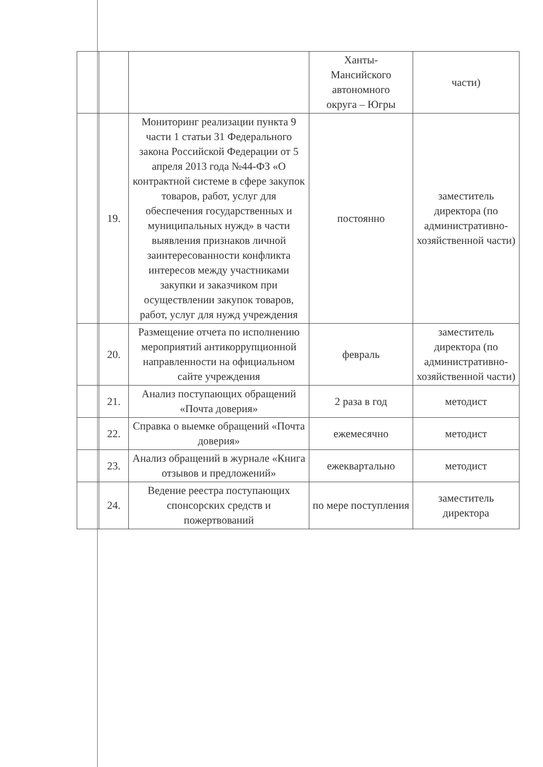| | | | Ханты- Мансийского автономного округа – Югры | части) |
| | 19. | Мониторинг реализации пункта 9 части 1 статьи 31 Федерального закона Российской Федерации от 5 апреля 2013 года №44-ФЗ «О контрактной системе в сфере закупок товаров, работ, услуг для обеспечения государственных и муниципальных нужд» в части выявления признаков личной заинтересованности конфликта интересов между участниками закупки и заказчиком при осуществлении закупок товаров, работ, услуг для нужд учреждения | постоянно | заместитель директора (по административно-хозяйственной части) |
| | 20. | Размещение отчета по исполнению мероприятий антикоррупционной направленности на официальном сайте учреждения | февраль | заместитель директора (по административно-хозяйственной части) |
| | 21. | Анализ поступающих обращений «Почта доверия» | 2 раза в год | методист |
| | 22. | Справка о выемке обращений «Почта доверия» | ежемесячно | методист |
| | 23. | Анализ обращений в журнале «Книга отзывов и предложений» | ежеквартально | методист |
| | 24. | Ведение реестра поступающих спонсорских средств и пожертвований | по мере поступления | заместитель директора |